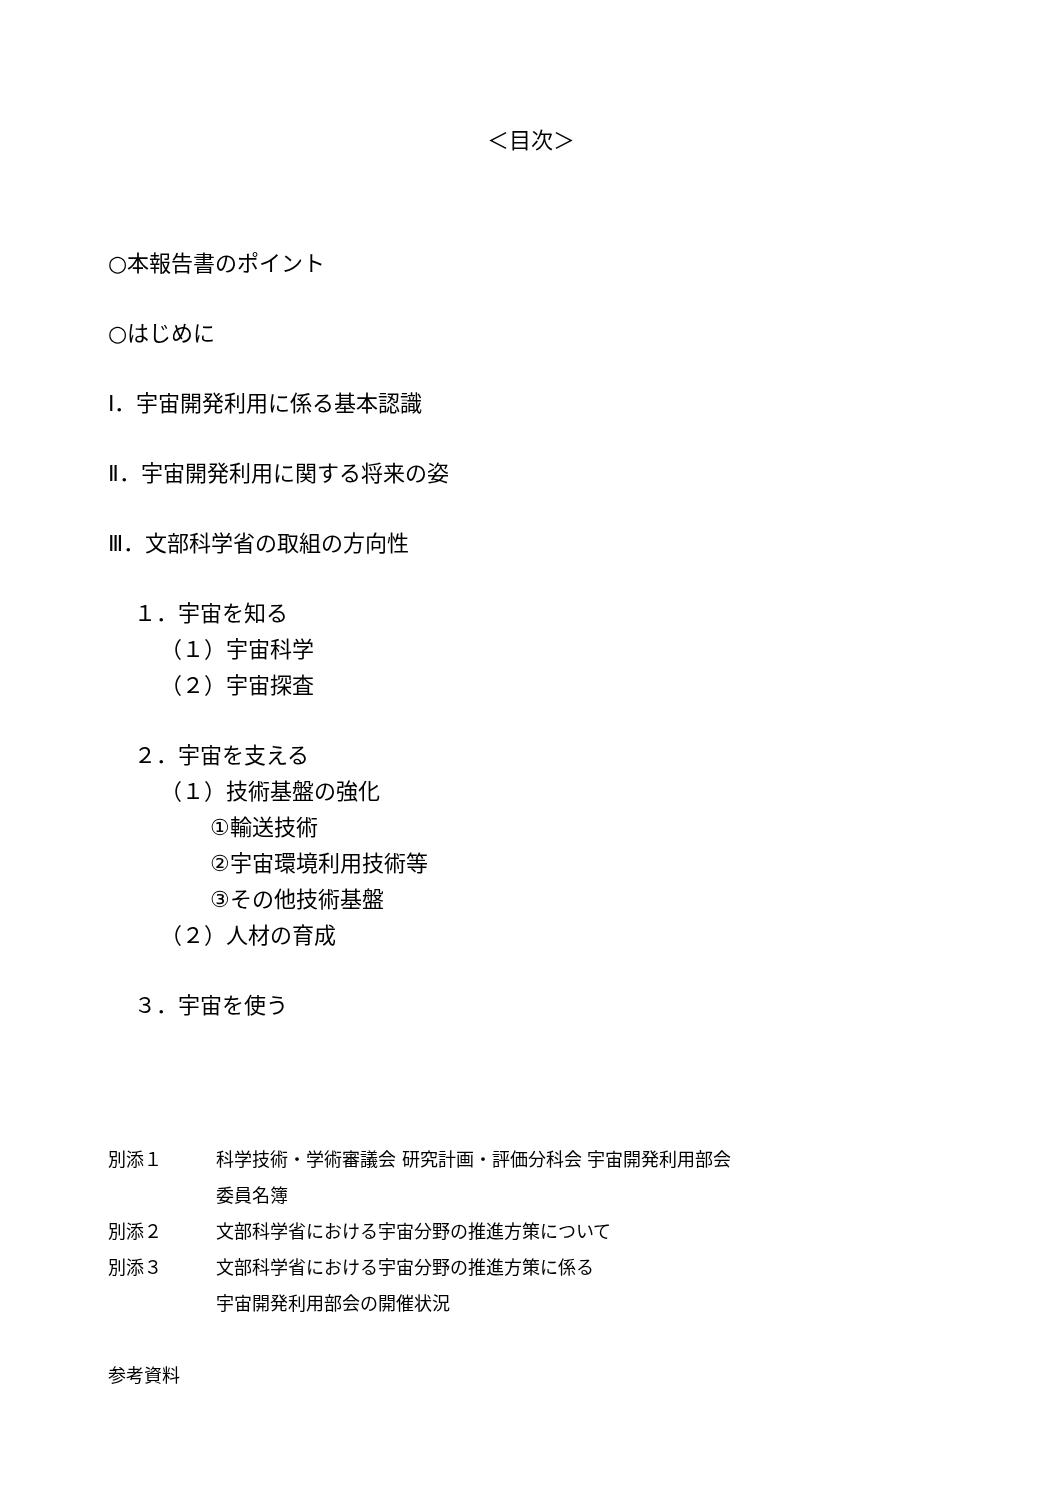＜目次＞
○本報告書のポイント
○はじめに
Ⅰ．宇宙開発利用に係る基本認識
Ⅱ．宇宙開発利用に関する将来の姿
Ⅲ．文部科学省の取組の方向性
１．宇宙を知る
（１）宇宙科学
（２）宇宙探査
２．宇宙を支える
（１）技術基盤の強化
①輸送技術
②宇宙環境利用技術等
③その他技術基盤
（２）人材の育成
３．宇宙を使う
別添１ 科学技術・学術審議会 研究計画・評価分科会 宇宙開発利用部会
委員名簿
別添２ 文部科学省における宇宙分野の推進方策について
別添３ 文部科学省における宇宙分野の推進方策に係る
宇宙開発利用部会の開催状況
参考資料